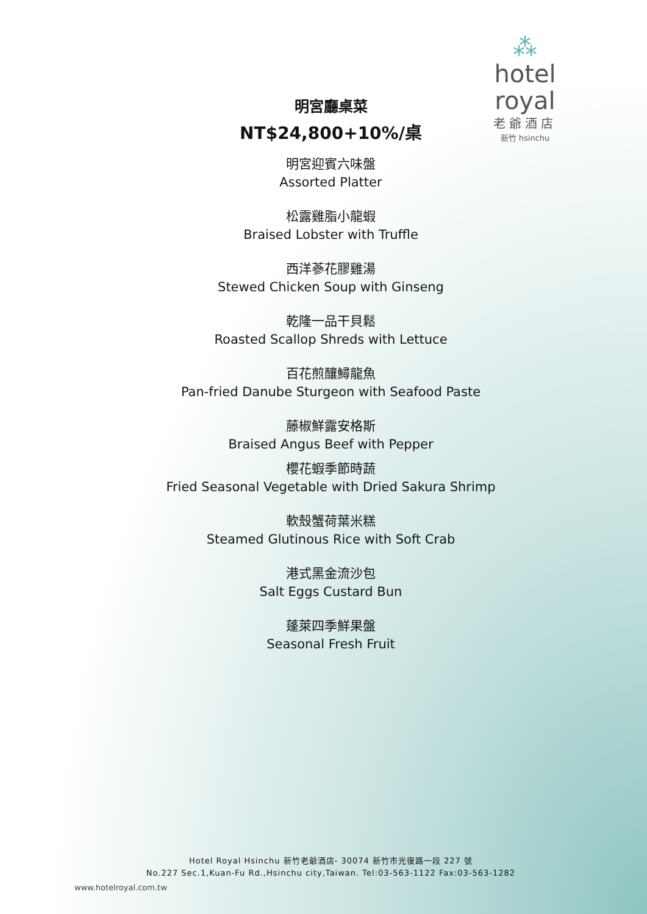⁂
hotel royal
老爺酒店
新竹 hsinchu
明宮廳桌菜
NT$24,800+10%/桌
明宮迎賓六味盤
Assorted Platter
松露雞脂小龍蝦
Braised Lobster with Truffle
西洋蔘花膠雞湯
Stewed Chicken Soup with Ginseng
乾隆一品干貝鬆
Roasted Scallop Shreds with Lettuce
百花煎釀鱘龍魚
Pan-fried Danube Sturgeon with Seafood Paste
藤椒鮮露安格斯
Braised Angus Beef with Pepper
櫻花蝦季節時蔬
Fried Seasonal Vegetable with Dried Sakura Shrimp
軟殼蟹荷葉米糕
Steamed Glutinous Rice with Soft Crab
港式黑金流沙包
Salt Eggs Custard Bun
蓬萊四季鮮果盤
Seasonal Fresh Fruit
Hotel Royal Hsinchu 新竹老爺酒店- 30074 新竹市光復路一段 227 號
No.227 Sec.1,Kuan-Fu Rd.,Hsinchu city,Taiwan. Tel:03-563-1122 Fax:03-563-1282
www.hotelroyal.com.tw